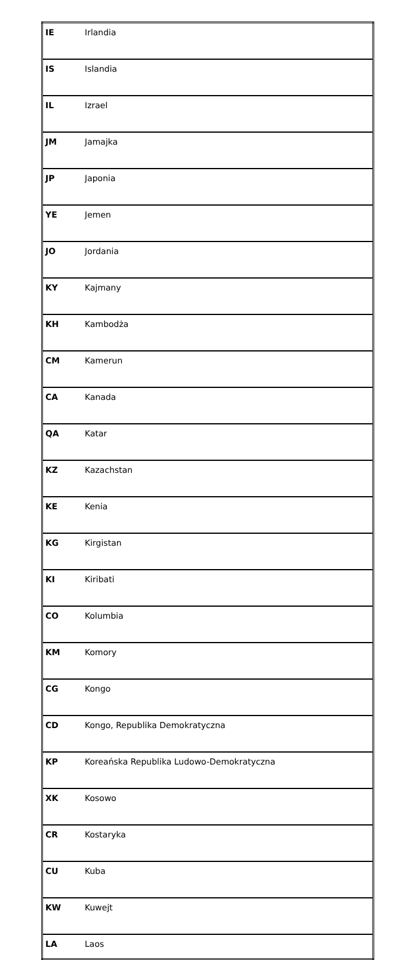| IE | Irlandia |
| IS | Islandia |
| IL | Izrael |
| JM | Jamajka |
| JP | Japonia |
| YE | Jemen |
| JO | Jordania |
| KY | Kajmany |
| KH | Kambodża |
| CM | Kamerun |
| CA | Kanada |
| QA | Katar |
| KZ | Kazachstan |
| KE | Kenia |
| KG | Kirgistan |
| KI | Kiribati |
| CO | Kolumbia |
| KM | Komory |
| CG | Kongo |
| CD | Kongo, Republika Demokratyczna |
| KP | Koreańska Republika Ludowo-Demokratyczna |
| XK | Kosowo |
| CR | Kostaryka |
| CU | Kuba |
| KW | Kuwejt |
| LA | Laos |